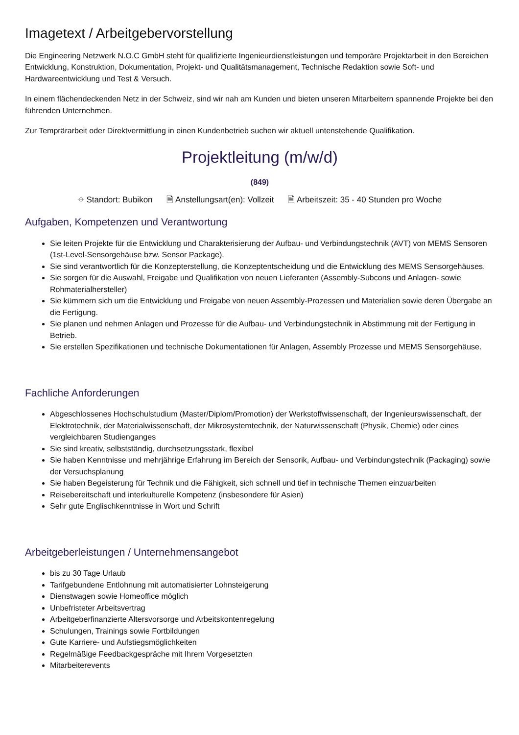Imagetext / Arbeitgebervorstellung
Die Engineering Netzwerk N.O.C GmbH steht für qualifizierte Ingenieurdienstleistungen und temporäre Projektarbeit in den Bereichen Entwicklung, Konstruktion, Dokumentation, Projekt- und Qualitätsmanagement, Technische Redaktion sowie Soft- und Hardwareentwicklung und Test & Versuch.
In einem flächendeckenden Netz in der Schweiz, sind wir nah am Kunden und bieten unseren Mitarbeitern spannende Projekte bei den führenden Unternehmen.
Zur Temprärarbeit oder Direktvermittlung in einen Kundenbetrieb suchen wir aktuell untenstehende Qualifikation.
Projektleitung (m/w/d)
(849)
⌖ Standort: Bubikon 🗎 Anstellungsart(en): Vollzeit 🗎 Arbeitszeit: 35 - 40 Stunden pro Woche
Aufgaben, Kompetenzen und Verantwortung
Sie leiten Projekte für die Entwicklung und Charakterisierung der Aufbau- und Verbindungstechnik (AVT) von MEMS Sensoren (1st-Level-Sensorgehäuse bzw. Sensor Package).
Sie sind verantwortlich für die Konzepterstellung, die Konzeptentscheidung und die Entwicklung des MEMS Sensorgehäuses.
Sie sorgen für die Auswahl, Freigabe und Qualifikation von neuen Lieferanten (Assembly-Subcons und Anlagen- sowie Rohmaterialhersteller)
Sie kümmern sich um die Entwicklung und Freigabe von neuen Assembly-Prozessen und Materialien sowie deren Übergabe an die Fertigung.
Sie planen und nehmen Anlagen und Prozesse für die Aufbau- und Verbindungstechnik in Abstimmung mit der Fertigung in Betrieb.
Sie erstellen Spezifikationen und technische Dokumentationen für Anlagen, Assembly Prozesse und MEMS Sensorgehäuse.
Fachliche Anforderungen
Abgeschlossenes Hochschulstudium (Master/Diplom/Promotion) der Werkstoffwissenschaft, der Ingenieurswissenschaft, der Elektrotechnik, der Materialwissenschaft, der Mikrosystemtechnik, der Naturwissenschaft (Physik, Chemie) oder eines vergleichbaren Studienganges
Sie sind kreativ, selbstständig, durchsetzungsstark, flexibel
Sie haben Kenntnisse und mehrjährige Erfahrung im Bereich der Sensorik, Aufbau- und Verbindungstechnik (Packaging) sowie der Versuchsplanung
Sie haben Begeisterung für Technik und die Fähigkeit, sich schnell und tief in technische Themen einzuarbeiten
Reisebereitschaft und interkulturelle Kompetenz (insbesondere für Asien)
Sehr gute Englischkenntnisse in Wort und Schrift
Arbeitgeberleistungen / Unternehmensangebot
bis zu 30 Tage Urlaub
Tarifgebundene Entlohnung mit automatisierter Lohnsteigerung
Dienstwagen sowie Homeoffice möglich
Unbefristeter Arbeitsvertrag
Arbeitgeberfinanzierte Altersvorsorge und Arbeitskontenregelung
Schulungen, Trainings sowie Fortbildungen
Gute Karriere- und Aufstiegsmöglichkeiten
Regelmäßige Feedbackgespräche mit Ihrem Vorgesetzten
Mitarbeiterevents